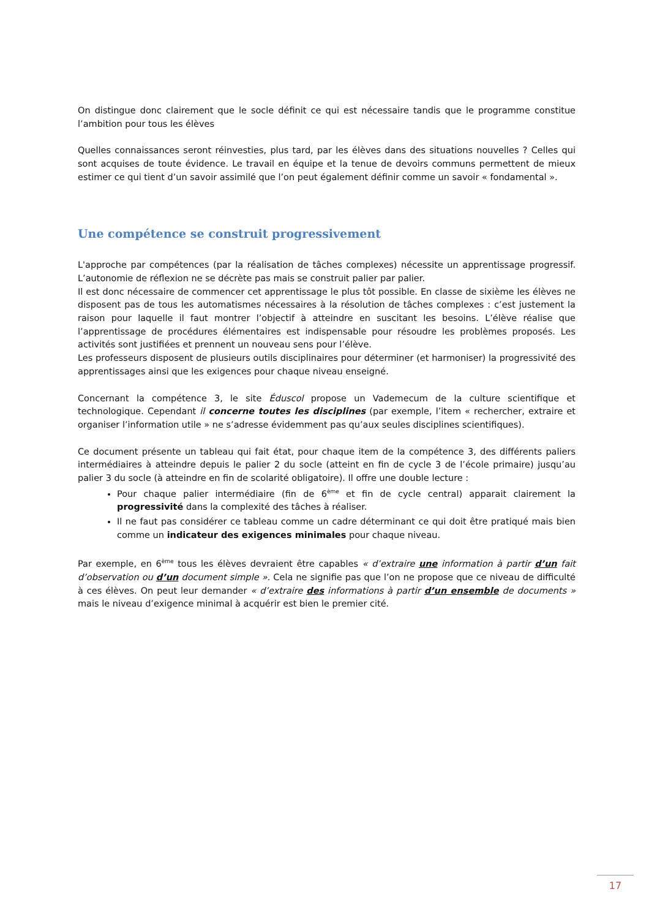On distingue donc clairement que le socle définit ce qui est nécessaire tandis que le programme constitue l’ambition pour tous les élèves
Quelles connaissances seront réinvesties, plus tard, par les élèves dans des situations nouvelles ? Celles qui sont acquises de toute évidence. Le travail en équipe et la tenue de devoirs communs permettent de mieux estimer ce qui tient d’un savoir assimilé que l’on peut également définir comme un savoir « fondamental ».
Une compétence se construit progressivement
L'approche par compétences (par la réalisation de tâches complexes) nécessite un apprentissage progressif. L’autonomie de réflexion ne se décrète pas mais se construit palier par palier.
Il est donc nécessaire de commencer cet apprentissage le plus tôt possible. En classe de sixième les élèves ne disposent pas de tous les automatismes nécessaires à la résolution de tâches complexes : c’est justement la raison pour laquelle il faut montrer l’objectif à atteindre en suscitant les besoins. L’élève réalise que l’apprentissage de procédures élémentaires est indispensable pour résoudre les problèmes proposés. Les activités sont justifiées et prennent un nouveau sens pour l’élève.
Les professeurs disposent de plusieurs outils disciplinaires pour déterminer (et harmoniser) la progressivité des apprentissages ainsi que les exigences pour chaque niveau enseigné.
Concernant la compétence 3, le site Éduscol propose un Vademecum de la culture scientifique et technologique. Cependant il concerne toutes les disciplines (par exemple, l’item « rechercher, extraire et organiser l’information utile » ne s’adresse évidemment pas qu’aux seules disciplines scientifiques).
Ce document présente un tableau qui fait état, pour chaque item de la compétence 3, des différents paliers intermédiaires à atteindre depuis le palier 2 du socle (atteint en fin de cycle 3 de l’école primaire) jusqu’au palier 3 du socle (à atteindre en fin de scolarité obligatoire). Il offre une double lecture :
Pour chaque palier intermédiaire (fin de 6<sup>ème</sup> et fin de cycle central) apparait clairement la progressivité dans la complexité des tâches à réaliser.
Il ne faut pas considérer ce tableau comme un cadre déterminant ce qui doit être pratiqué mais bien comme un indicateur des exigences minimales pour chaque niveau.
Par exemple, en 6<sup>ème</sup> tous les élèves devraient être capables « d’extraire une information à partir d’un fait d’observation ou d’un document simple ». Cela ne signifie pas que l’on ne propose que ce niveau de difficulté à ces élèves. On peut leur demander « d’extraire des informations à partir d’un ensemble de documents » mais le niveau d’exigence minimal à acquérir est bien le premier cité.
17